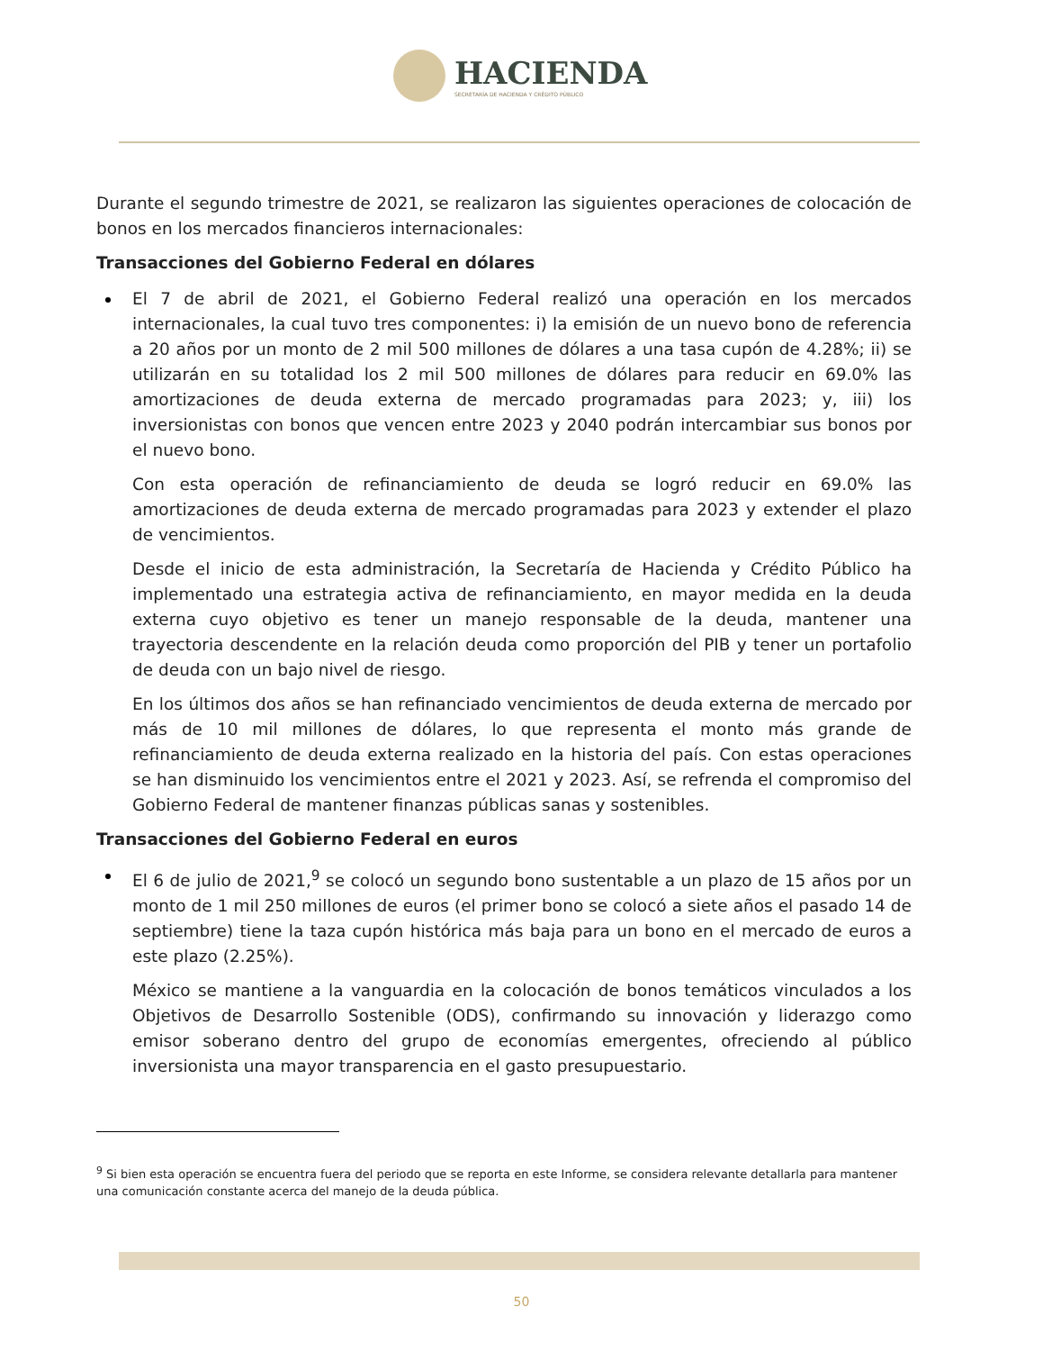HACIENDA
SECRETARÍA DE HACIENDA Y CRÉDITO PÚBLICO
Durante el segundo trimestre de 2021, se realizaron las siguientes operaciones de colocación de bonos en los mercados financieros internacionales:
Transacciones del Gobierno Federal en dólares
El 7 de abril de 2021, el Gobierno Federal realizó una operación en los mercados internacionales, la cual tuvo tres componentes: i) la emisión de un nuevo bono de referencia a 20 años por un monto de 2 mil 500 millones de dólares a una tasa cupón de 4.28%; ii) se utilizarán en su totalidad los 2 mil 500 millones de dólares para reducir en 69.0% las amortizaciones de deuda externa de mercado programadas para 2023; y, iii) los inversionistas con bonos que vencen entre 2023 y 2040 podrán intercambiar sus bonos por el nuevo bono.
Con esta operación de refinanciamiento de deuda se logró reducir en 69.0% las amortizaciones de deuda externa de mercado programadas para 2023 y extender el plazo de vencimientos.
Desde el inicio de esta administración, la Secretaría de Hacienda y Crédito Público ha implementado una estrategia activa de refinanciamiento, en mayor medida en la deuda externa cuyo objetivo es tener un manejo responsable de la deuda, mantener una trayectoria descendente en la relación deuda como proporción del PIB y tener un portafolio de deuda con un bajo nivel de riesgo.
En los últimos dos años se han refinanciado vencimientos de deuda externa de mercado por más de 10 mil millones de dólares, lo que representa el monto más grande de refinanciamiento de deuda externa realizado en la historia del país. Con estas operaciones se han disminuido los vencimientos entre el 2021 y 2023. Así, se refrenda el compromiso del Gobierno Federal de mantener finanzas públicas sanas y sostenibles.
Transacciones del Gobierno Federal en euros
El 6 de julio de 2021,<sup>9</sup> se colocó un segundo bono sustentable a un plazo de 15 años por un monto de 1 mil 250 millones de euros (el primer bono se colocó a siete años el pasado 14 de septiembre) tiene la taza cupón histórica más baja para un bono en el mercado de euros a este plazo (2.25%).
México se mantiene a la vanguardia en la colocación de bonos temáticos vinculados a los Objetivos de Desarrollo Sostenible (ODS), confirmando su innovación y liderazgo como emisor soberano dentro del grupo de economías emergentes, ofreciendo al público inversionista una mayor transparencia en el gasto presupuestario.
<sup>9</sup> Si bien esta operación se encuentra fuera del periodo que se reporta en este Informe, se considera relevante detallarla para mantener una comunicación constante acerca del manejo de la deuda pública.
50